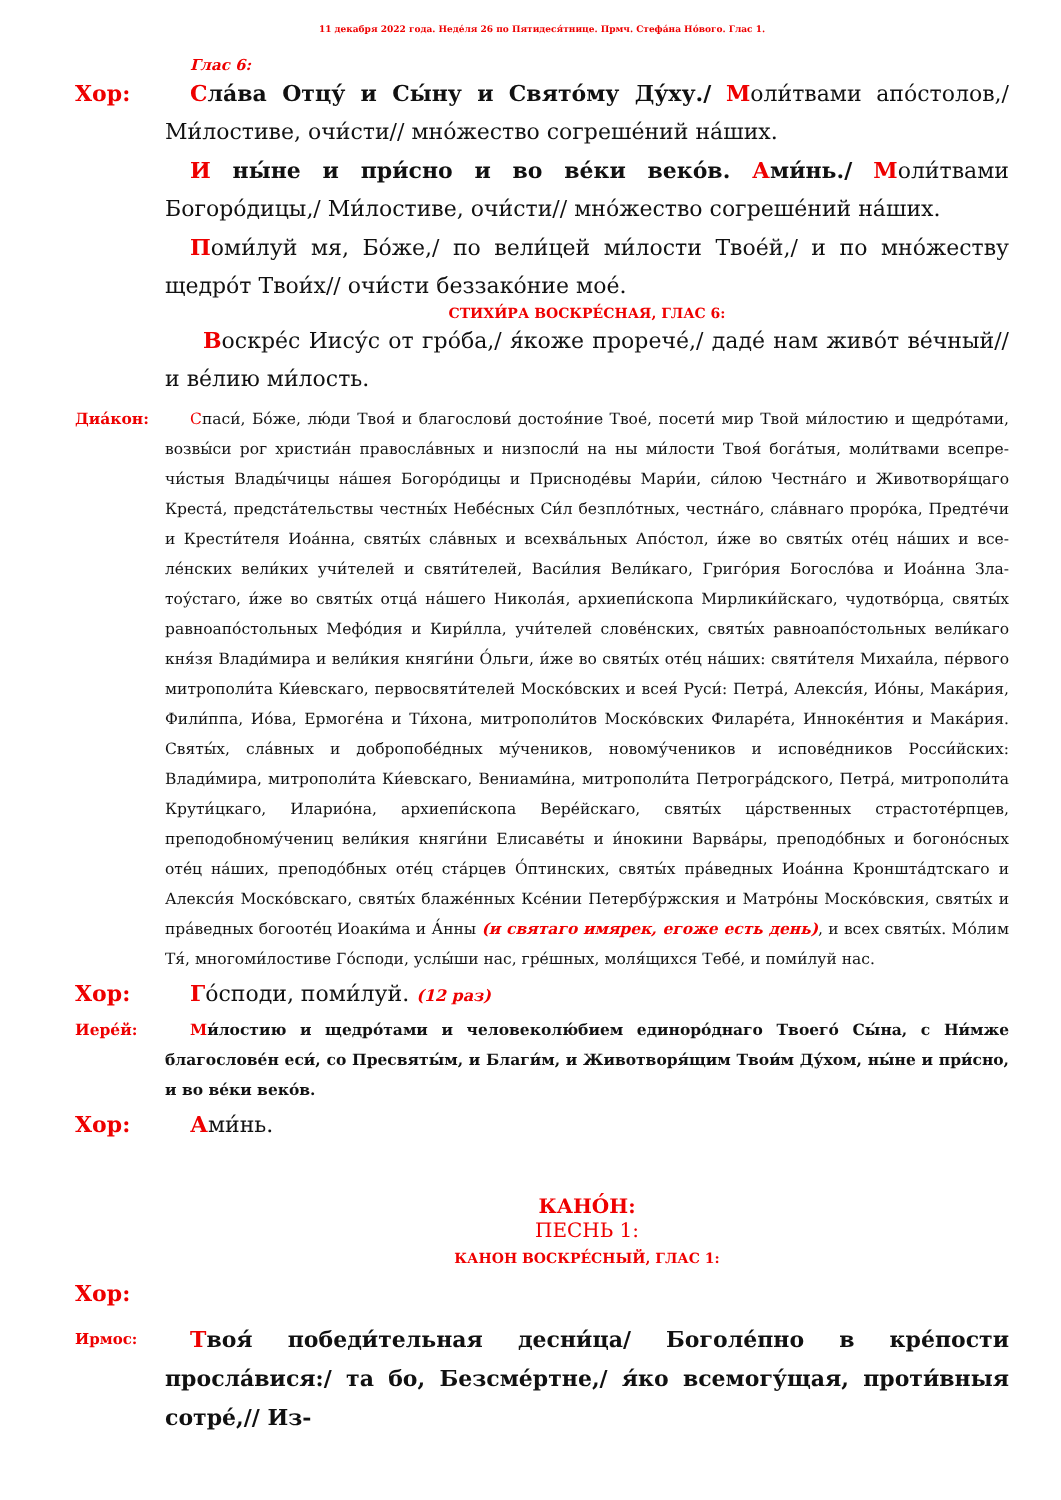11 декабря 2022 года. Неде́ля 26 по Пятидеся́тнице. Прмч. Стефа́на Но́вого. Глас 1.
Глас 6:
Хор: Сла́ва Отцу́ и Сы́ну и Свято́му Ду́ху./ Моли́твами апо́столов,/ Ми́лостиве, очи́сти// мно́жество согреше́ний на́ших.
И ны́не и при́сно и во ве́ки веко́в. Ами́нь./ Моли́твами Богоро́дицы,/ Ми́лостиве, очи́сти// мно́жество согреше́ний на́ших.
Поми́луй мя, Бо́же,/ по вели́цей ми́лости Твое́й,/ и по мно́жеству щед­ро́т Твои́х// очи́сти беззако́ние мое́.
СТИХИ́РА ВОСКРЕ́СНАЯ, ГЛАС 6:
Воскре́с Иису́с от гро́ба,/ я́коже прорече́,/ даде́ нам живо́т ве́чный// и ве́лию ми́лость.
Диа́кон: Спаси́, Бо́же, лю́ди Твоя́ и благослови́ достоя́ние Твое́, посети́ мир Твой ми́лостию и щедро́тами, возвы́си рог христиа́н правосла́вных и низпосли́ на ны ми́лости Твоя́ бога́тыя, моли́твами всепре­чи́стыя Влады́чицы на́шея Богоро́дицы и Присноде́вы Мари́и, си́лою Честна́го и Животворя́щаго Креста́, предста́тельствы честны́х Небе́сных Си́л безпло́тных, честна́го, сла́внаго проро́ка, Предте́чи и Крести́теля Иоа́нна, святы́х сла́вных и всехва́льных Апо́стол, и́же во святы́х оте́ц на́ших и все­ле́нских вели́ких учи́телей и святи́телей, Васи́лия Вели́каго, Григо́рия Богосло́ва и Иоа́нна Зла­тоу́стаго, и́же во святы́х отца́ на́шего Никола́я, архиепи́скопа Мирлики́йскаго, чудотво́рца, святы́х равноапо́стольных Мефо́дия и Кири́лла, учи́телей слове́нских, святы́х равноапо́стольных вели́каго кня́зя Влади́мира и вели́кия княги́ни О́льги, и́же во святы́х оте́ц на́ших: святи́теля Михаи́ла, пе́рвого митрополи́та Ки́евскаго, первосвяти́телей Моско́вских и всея́ Руси́: Петра́, Алекси́я, Ио́ны, Мака́рия, Фили́ппа, Ио́ва, Ермоге́на и Ти́хона, митрополи́тов Моско́вских Филаре́та, Иннoке́нтия и Мака́рия. Святы́х, сла́вных и добропобе́дных му́чеников, новому́чеников и испове́дников Рос­си́йских: Влади́мира, митрополи́та Ки́евскаго, Вениами́на, митрополи́та Петрогра́дского, Петра́, митрополи́та Крути́цкаго, Иларио́на, архиепи́скопа Вере́йскаго, святы́х ца́рственных страсто­те́рпцев, преподобному́чениц вели́кия княги́ни Елисаве́ты и и́нокини Варва́ры, преподо́бных и бо­гоно́сных оте́ц на́ших, преподо́бных оте́ц ста́рцев О́птинских, святы́х пра́ведных Иоа́нна Крон­шта́дтскаго и Алекси́я Моско́вскаго, святы́х блаже́нных Ксе́нии Петербу́ржския и Матро́ны Моско́вския, святы́х и пра́ведных богооте́ц Иоаки́ма и А́нны (и святаго имярек, егоже есть день), и всех святы́х. Мо́лим Тя́, многоми́лостиве Го́споди, услы́ши нас, гре́шных, моля́щихся Тебе́, и поми́луй нас.
Хор: Го́споди, поми́луй. (12 раз)
Иере́й: Ми́лостию и щедро́тами и человеколю́бием единоро́днаго Твоего́ Сы́на, с Ни́мже благосло­ве́н еси́, со Пресвяты́м, и Благи́м, и Животворя́щим Твои́м Ду́хом, ны́не и при́сно, и во ве́ки ве­ко́в.
Хор: Ами́нь.
КАНО́Н:
ПЕСНЬ 1:
КАНОН ВОСКРЕ́СНЫЙ, ГЛАС 1:
Хор:
Ирмос:
Твоя́ победи́тельная десни́ца/ Боголе́пно в кре́пости просла́вися:/ та бо, Безсме́ртне,/ я́ко всемогу́щая, проти́вныя сотре́,// Из-